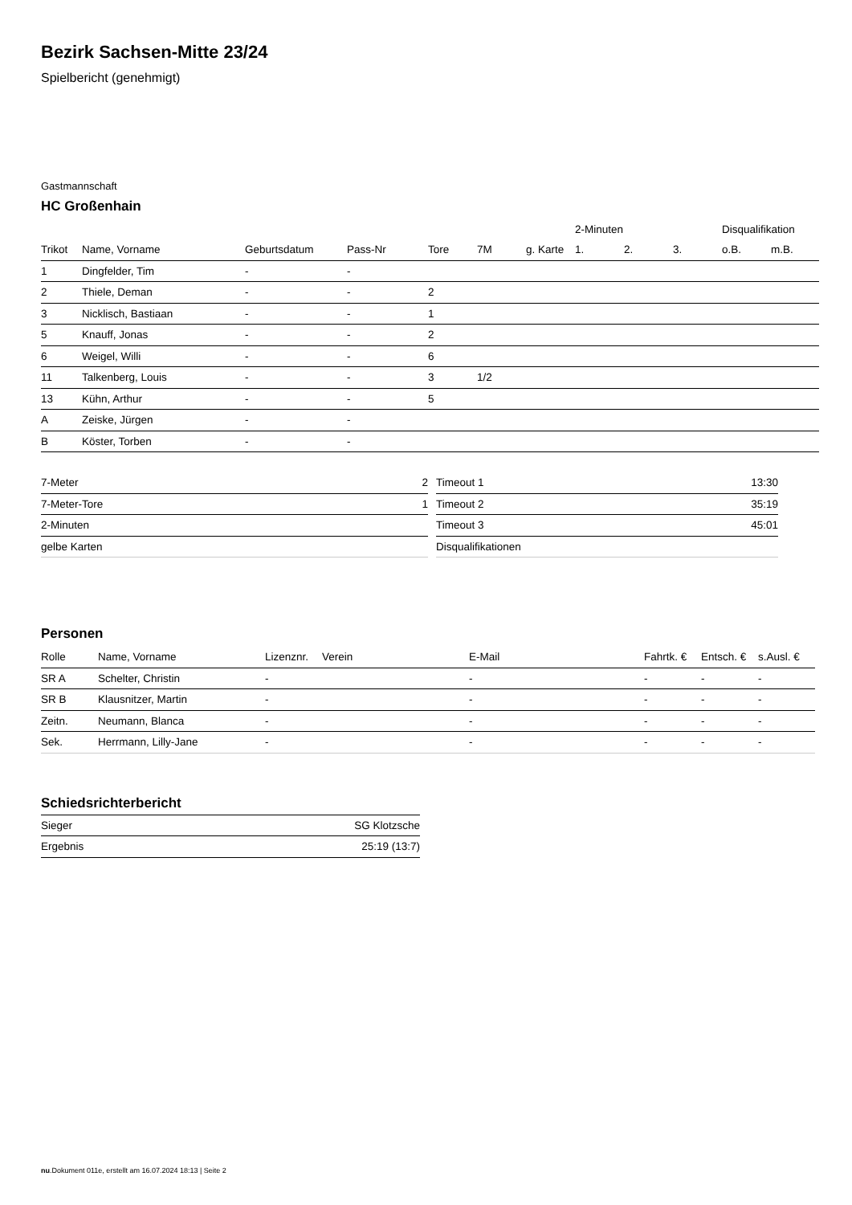Bezirk Sachsen-Mitte 23/24
Spielbericht (genehmigt)
Gastmannschaft
HC Großenhain
| | | | | | | | 2-Minuten | | | Disqualifikation | |
| --- | --- | --- | --- | --- | --- | --- | --- | --- | --- | --- | --- |
| Trikot | Name, Vorname | Geburtsdatum | Pass-Nr | Tore | 7M | g. Karte | 1. | 2. | 3. | o.B. | m.B. |
| 1 | Dingfelder, Tim | - | - | | | | | | | | |
| 2 | Thiele, Deman | - | - | 2 | | | | | | | |
| 3 | Nicklisch, Bastiaan | - | - | 1 | | | | | | | |
| 5 | Knauff, Jonas | - | - | 2 | | | | | | | |
| 6 | Weigel, Willi | - | - | 6 | | | | | | | |
| 11 | Talkenberg, Louis | - | - | 3 | 1/2 | | | | | | |
| 13 | Kühn, Arthur | - | - | 5 | | | | | | | |
| A | Zeiske, Jürgen | - | - | | | | | | | | |
| B | Köster, Torben | - | - | | | | | | | | |
| 7-Meter | 2 |
| 7-Meter-Tore | 1 |
| 2-Minuten | |
| gelbe Karten | |
| Timeout 1 | 13:30 |
| Timeout 2 | 35:19 |
| Timeout 3 | 45:01 |
| Disqualifikationen | |
Personen
| Rolle | Name, Vorname | Lizenznr. | Verein | E-Mail | Fahrtk. € | Entsch. € | s.Ausl. € |
| --- | --- | --- | --- | --- | --- | --- | --- |
| SR A | Schelter, Christin | - | | - | - | - | - |
| SR B | Klausnitzer, Martin | - | | - | - | - | - |
| Zeitn. | Neumann, Blanca | - | | - | - | - | - |
| Sek. | Herrmann, Lilly-Jane | - | | - | - | - | - |
Schiedsrichterbericht
| Sieger | SG Klotzsche |
| Ergebnis | 25:19 (13:7) |
nu.Dokument 011e, erstellt am 16.07.2024 18:13 | Seite 2